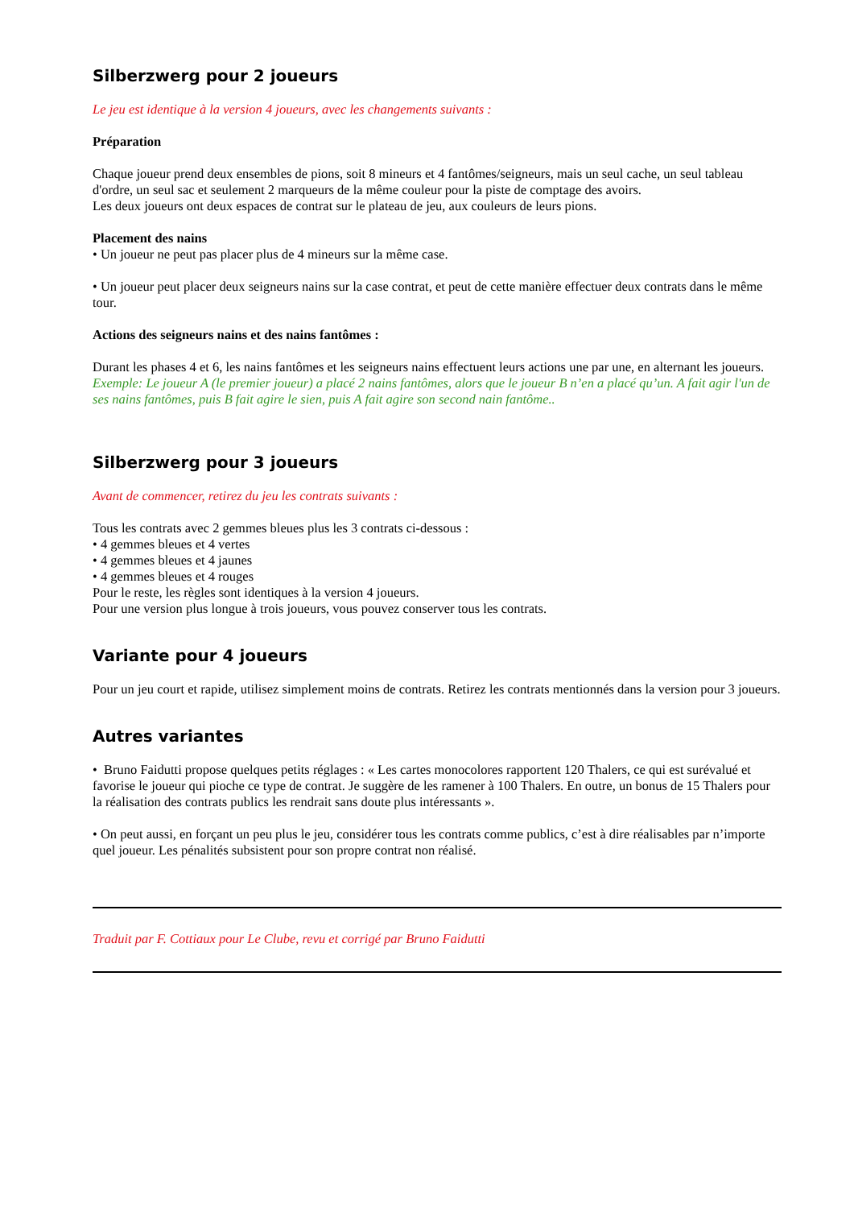Silberzwerg pour 2 joueurs
Le jeu est identique à la version 4 joueurs, avec les changements suivants :
Préparation
Chaque joueur prend deux ensembles de pions, soit 8 mineurs et 4 fantômes/seigneurs, mais un seul cache, un seul tableau d'ordre, un seul sac et seulement 2 marqueurs de la même couleur pour la piste de comptage des avoirs.
Les deux joueurs ont deux espaces de contrat sur le plateau de jeu, aux couleurs de leurs pions.
Placement des nains
• Un joueur ne peut pas placer plus de 4 mineurs sur la même case.
• Un joueur peut placer deux seigneurs nains sur la case contrat, et peut de cette manière effectuer deux contrats dans le même tour.
Actions des seigneurs nains et des nains fantômes :
Durant les phases 4 et 6, les nains fantômes et les seigneurs nains effectuent leurs actions une par une, en alternant les joueurs.
Exemple: Le joueur A (le premier joueur) a placé 2 nains fantômes, alors que le joueur B n’en a placé qu’un. A fait agir l'un de ses nains fantômes, puis B fait agire le sien, puis A fait agire son second nain fantôme..
Silberzwerg pour 3 joueurs
Avant de commencer, retirez du jeu les contrats suivants :
Tous les contrats avec 2 gemmes bleues plus les 3 contrats ci-dessous :
• 4 gemmes bleues et 4 vertes
• 4 gemmes bleues et 4 jaunes
• 4 gemmes bleues et 4 rouges
Pour le reste, les règles sont identiques à la version 4 joueurs.
Pour une version plus longue à trois joueurs, vous pouvez conserver tous les contrats.
Variante pour 4 joueurs
Pour un jeu court et rapide, utilisez simplement moins de contrats. Retirez les contrats mentionnés dans la version pour 3 joueurs.
Autres variantes
• Bruno Faidutti propose quelques petits réglages : « Les cartes monocolores rapportent 120 Thalers, ce qui est surévalué et favorise le joueur qui pioche ce type de contrat. Je suggère de les ramener à 100 Thalers. En outre, un bonus de 15 Thalers pour la réalisation des contrats publics les rendrait sans doute plus intéressants ».
• On peut aussi, en forçant un peu plus le jeu, considérer tous les contrats comme publics, c’est à dire réalisables par n’importe quel joueur. Les pénalités subsistent pour son propre contrat non réalisé.
Traduit par F. Cottiaux pour Le Clube, revu et corrigé par Bruno Faidutti